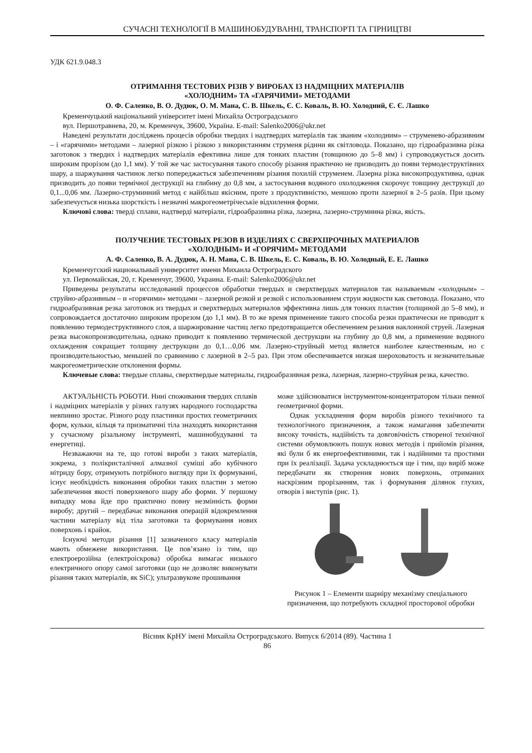СУЧАСНІ ТЕХНОЛОГІЇ В МАШИНОБУДУВАННІ, ТРАНСПОРТІ ТА ГІРНИЦТВІ
УДК 621.9.048.3
ОТРИМАННЯ ТЕСТОВИХ РІЗІВ У ВИРОБАХ ІЗ НАДМІЦНИХ МАТЕРІАЛІВ
«ХОЛОДНИМ» ТА «ГАРЯЧИМИ» МЕТОДАМИ
О. Ф. Саленко, В. О. Дудюк, О. М. Мана, С. В. Шкель, Є. С. Коваль, В. Ю. Холодний, Є. Є. Лашко
Кременчуцький національний університет імені Михайла Остроградського
вул. Першотравнева, 20, м. Кременчук, 39600, Україна. E-mail: Salenko2006@ukr.net
Наведені результати досліджень процесів обробки твердих і надтвердих матеріалів так званим «холодним» – струменево-абразивним – і «гарячими» методами – лазерної різкою і різкою з використанням струменя рідини як світловода. Показано, що гідроабразивна різка заготовок з твердих і надтвердих матеріалів ефективна лише для тонких пластин (товщиною до 5–8 мм) і супроводжується досить широким прорізом (до 1,1 мм). У той же час застосування такого способу різання практично не призводить до появи термодеструктівних шару, а шаржування частинок легко попереджається забезпеченням різання похилій струменем. Лазерна різка високопродуктивна, однак призводить до появи термічної деструкції на глибину до 0,8 мм, а застосування водяного охолодження скорочує товщину деструкції до 0,1...0,06 мм. Лазерно-струминний метод є найбільш якісним, проте з продуктивністю, меншою проти лазерної в 2–5 разів. При цьому забезпечується низька шорсткість і незначні макрогеометрічеськіе відхилення форми.
Ключові слова: тверді сплави, надтверді матеріали, гідроабразивна різка, лазерна, лазерно-струминна різка, якість.
ПОЛУЧЕНИЕ ТЕСТОВЫХ РЕЗОВ В ИЗДЕЛИЯХ С СВЕРХПРОЧНЫХ МАТЕРИАЛОВ
«ХОЛОДНЫМ» И «ГОРЯЧИМ» МЕТОДАМИ
А. Ф. Саленко, В. А. Дудюк, А. Н. Мана, С. В. Шкель, Е. С. Коваль, В. Ю. Холодный, Е. Е. Лашко
Кременчугский национальный университет имени Михаила Остроградского
ул. Первомайская, 20, г. Кременчуг, 39600, Украина. E-mail: Salenko2006@ukr.net
Приведены результаты исследований процессов обработки твердых и сверхтвердых материалов так называемым «холодным» – струйно-абразивным – и «горячими» методами – лазерной резкой и резкой с использованием струи жидкости как световода. Показано, что гидроабразивная резка заготовок из твердых и сверхтвердых материалов эффективна лишь для тонких пластин (толщиной до 5–8 мм), и сопровождается достаточно широким прорезом (до 1,1 мм). В то же время применение такого способа резки практически не приводит к появлению термодеструктивного слоя, а шаржирование частиц легко предотвращается обеспечением резания наклонной струей. Лазерная резка высокопроизводительна, однако приводит к появлению термической деструкции на глубину до 0,8 мм, а применение водяного охлаждения сокращает толщину деструкции до 0,1…0,06 мм. Лазерно-струйный метод является наиболее качественным, но с производительностью, меньшей по сравнению с лазерной в 2–5 раз. При этом обеспечивается низкая шероховатость и незначительные макрогеометрические отклонения формы.
Ключевые слова: твердые сплавы, сверхтвердые материалы, гидроабразивная резка, лазерная, лазерно-струйная резка, качество.
АКТУАЛЬНІСТЬ РОБОТИ. Нині споживання твердих сплавів і надміцних матеріалів у різних галузях народного господарства невпинно зростає. Різного роду пластинки простих геометричних форм, кульки, кільця та призматичні тіла знаходять використання у сучасному різальному інструменті, машинобудуванні та енергетиці.
Незважаючи на те, що готові вироби з таких матеріалів, зокрема, з полікристалічної алмазної суміші або кубічного нітриду бору, отримують потрібного вигляду при їх формуванні, існує необхідність виконання обробки таких пластин з метою забезпечення якості поверхневого шару або форми. У першому випадку мова йде про практично повну незмінність форми виробу; другий – передбачає виконання операцій відокремлення частини матеріалу від тіла заготовки та формування нових поверхонь і крайок.
Існуючі методи різання [1] зазначеного класу матеріалів мають обмежене використання. Це пов’язано із тим, що електроерозійна (електроіскрова) обробка вимагає низького електричного опору самої заготовки (що не дозволяє виконувати різання таких матеріалів, як SiC); ультразвукове прошивання
може здійснюватися інструментом-концентратором тільки певної геометричної форми.
Однак ускладнення форм виробів різного технічного та технологічного призначення, а також намагання забезпечити високу точність, надійність та довговічність створеної технічної системи обумовлюють пошук нових методів і прийомів різання, які були б як енергоефективними, так і надійними та простими при їх реалізації. Задача ускладнюється ще і тим, що виріб може передбачати як створення нових поверхонь, отриманих наскрізним прорізанням, так і формування ділянок глухих, отворів і виступів (рис. 1).
Рисунок 1 – Елементи шарніру механізму спеціального призначення, що потребують складної просторової обробки
Вісник КрНУ імені Михайла Остроградського. Випуск 6/2014 (89). Частина 1
86